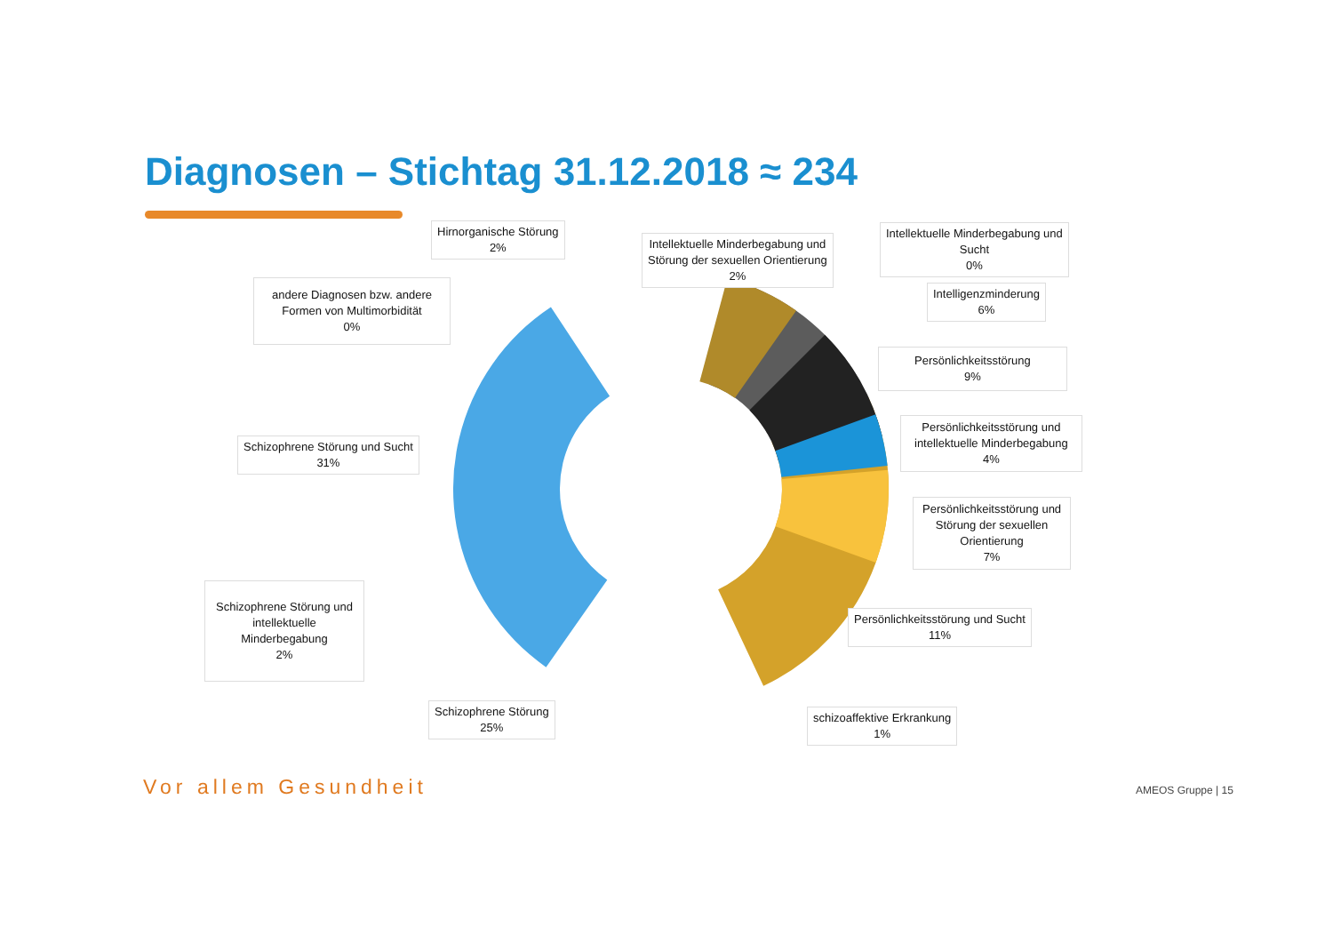Diagnosen – Stichtag 31.12.2018 ≈ 234
Hirnorganische Störung
2%
Intellektuelle Minderbegabung und
Störung der sexuellen Orientierung
2%
Intellektuelle Minderbegabung und
Sucht
0%
andere Diagnosen bzw. andere
Formen von Multimorbidität
0%
Intelligenzminderung
6%
Persönlichkeitsstörung
9%
Persönlichkeitsstörung und
intellektuelle Minderbegabung
4%
Schizophrene Störung und Sucht
31%
Persönlichkeitsstörung und
Störung der sexuellen
Orientierung
7%
Schizophrene Störung und
intellektuelle
Minderbegabung
2%
Persönlichkeitsstörung und Sucht
11%
Schizophrene Störung
25%
schizoaffektive Erkrankung
1%
Vor allem Gesundheit AMEOS Gruppe | 15